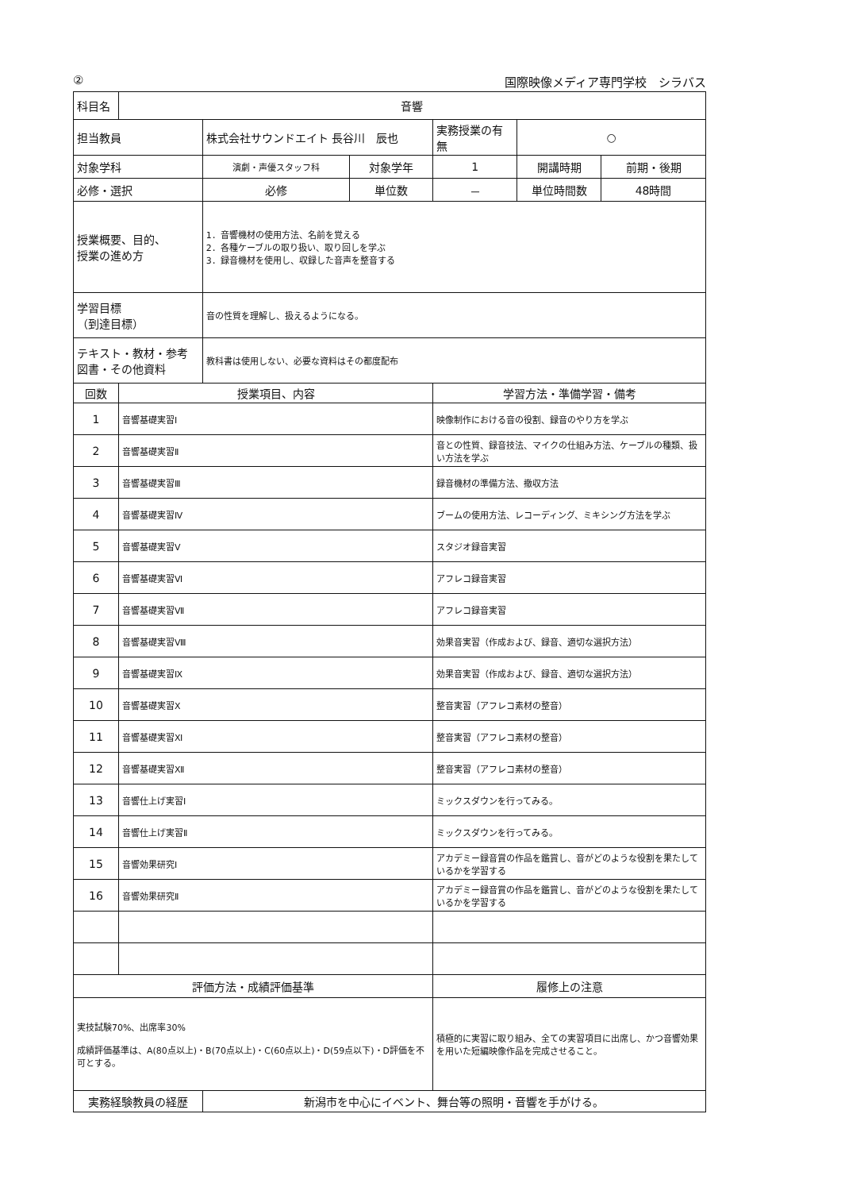② 国際映像メディア専門学校　シラバス
| 科目名 | 音響 | | | | | |
| 担当教員 | | 株式会社サウンドエイト 長谷川 辰也 | | 実務授業の有無 | ○ | |
| 対象学科 | | 演劇・声優スタッフ科 | 対象学年 | 1 | 開講時期 | 前期・後期 |
| 必修・選択 | | 必修 | 単位数 | － | 単位時間数 | 48時間 |
| 授業概要、目的、 授業の進め方 | | 1．音響機材の使用方法、名前を覚える 2．各種ケーブルの取り扱い、取り回しを学ぶ 3．録音機材を使用し、収録した音声を整音する | | | | |
| 学習目標 （到達目標） | | 音の性質を理解し、扱えるようになる。 | | | | |
| テキスト・教材・参考 図書・その他資料 | | 教科書は使用しない、必要な資料はその都度配布 | | | | |
| 回数 | 授業項目、内容 | | | 学習方法・準備学習・備考 | | |
| 1 | 音響基礎実習Ⅰ | | | 映像制作における音の役割、録音のやり方を学ぶ | | |
| 2 | 音響基礎実習Ⅱ | | | 音との性質、録音技法、マイクの仕組み方法、ケーブルの種類、扱い方法を学ぶ | | |
| 3 | 音響基礎実習Ⅲ | | | 録音機材の準備方法、撤収方法 | | |
| 4 | 音響基礎実習Ⅳ | | | ブームの使用方法、レコーディング、ミキシング方法を学ぶ | | |
| 5 | 音響基礎実習Ⅴ | | | スタジオ録音実習 | | |
| 6 | 音響基礎実習Ⅵ | | | アフレコ録音実習 | | |
| 7 | 音響基礎実習Ⅶ | | | アフレコ録音実習 | | |
| 8 | 音響基礎実習Ⅷ | | | 効果音実習（作成および、録音、適切な選択方法） | | |
| 9 | 音響基礎実習Ⅸ | | | 効果音実習（作成および、録音、適切な選択方法） | | |
| 10 | 音響基礎実習Ⅹ | | | 整音実習（アフレコ素材の整音） | | |
| 11 | 音響基礎実習Ⅺ | | | 整音実習（アフレコ素材の整音） | | |
| 12 | 音響基礎実習Ⅻ | | | 整音実習（アフレコ素材の整音） | | |
| 13 | 音響仕上げ実習Ⅰ | | | ミックスダウンを行ってみる。 | | |
| 14 | 音響仕上げ実習Ⅱ | | | ミックスダウンを行ってみる。 | | |
| 15 | 音響効果研究Ⅰ | | | アカデミー録音賞の作品を鑑賞し、音がどのような役割を果たしているかを学習する | | |
| 16 | 音響効果研究Ⅱ | | | アカデミー録音賞の作品を鑑賞し、音がどのような役割を果たしているかを学習する | | |
| 評価方法・成績評価基準 | | | | 履修上の注意 | | |
| 実技試験70%、出席率30% 成績評価基準は、A(80点以上)・B(70点以上)・C(60点以上)・D(59点以下)・D評価を不可とする。 | | | | 積極的に実習に取り組み、全ての実習項目に出席し、かつ音響効果を用いた短編映像作品を完成させること。 | | |
| 実務経験教員の経歴 | | 新潟市を中心にイベント、舞台等の照明・音響を手がける。 | | | | |